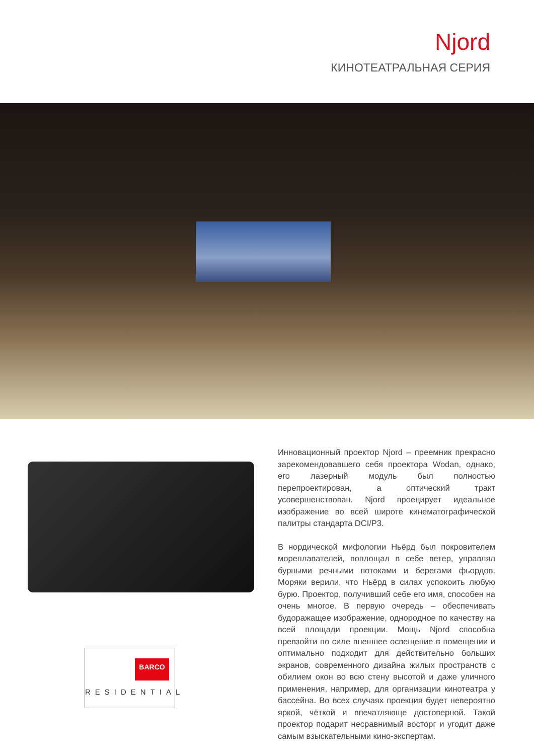Njord
КИНОТЕАТРАЛЬНАЯ СЕРИЯ
BARCO
RESIDENTIAL
Инновационный проектор Njord – преемник прекрасно зарекомендовавшего себя проектора Wodan, однако, его лазерный модуль был полностью перепроектирован, а оптический тракт усовершенствован. Njord проецирует идеальное изображение во всей широте кинематографической палитры стандарта DCI/P3.
В нордической мифологии Ньёрд был покровителем мореплавателей, воплощал в себе ветер, управлял бурными речными потоками и берегами фьордов. Моряки верили, что Ньёрд в силах успокоить любую бурю. Проектор, получивший себе его имя, способен на очень многое. В первую очередь – обеспечивать будоражащее изображение, однородное по качеству на всей площади проекции. Мощь Njord способна превзойти по силе внешнее освещение в помещении и оптимально подходит для действительно больших экранов, современного дизайна жилых пространств с обилием окон во всю стену высотой и даже уличного применения, например, для организации кинотеатра у бассейна. Во всех случаях проекция будет невероятно яркой, чёткой и впечатляюще достоверной. Такой проектор подарит несравнимый восторг и угодит даже самым взыскательными кино-экспертам.